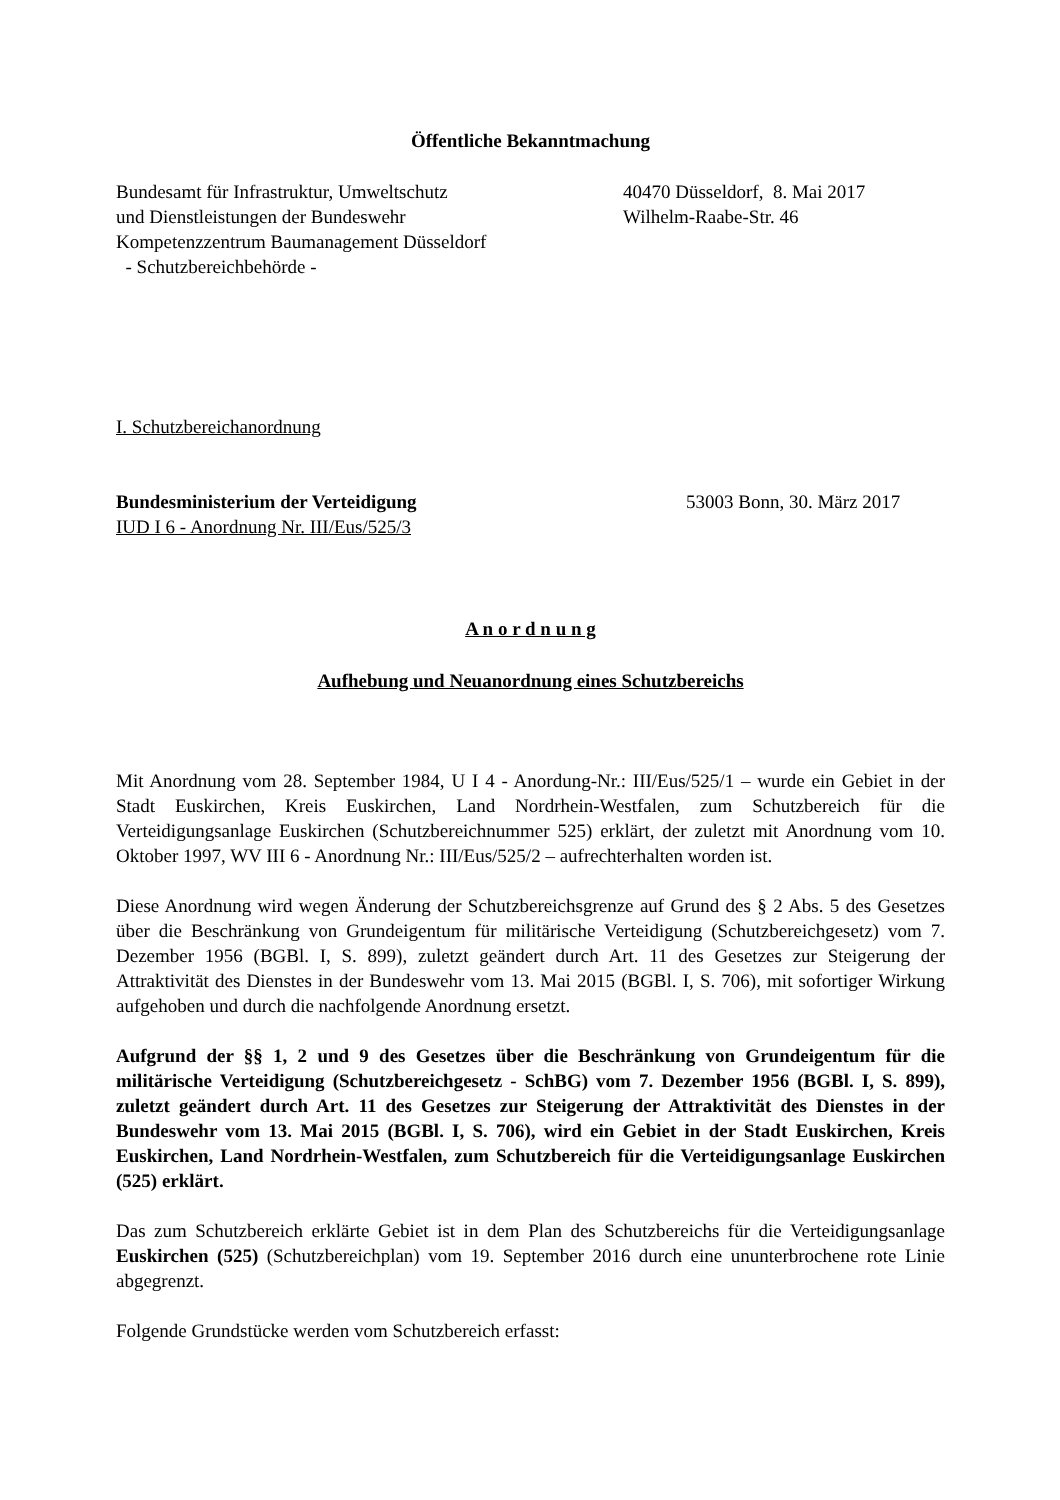Öffentliche Bekanntmachung
Bundesamt für Infrastruktur, Umweltschutz
und Dienstleistungen der Bundeswehr
Kompetenzzentrum Baumanagement Düsseldorf
- Schutzbereichbehörde -
40470 Düsseldorf, 8. Mai 2017
Wilhelm-Raabe-Str. 46
I. Schutzbereichanordnung
Bundesministerium der Verteidigung
IUD I 6 - Anordnung Nr. III/Eus/525/3
53003 Bonn, 30. März 2017
A n o r d n u n g
Aufhebung und Neuanordnung eines Schutzbereichs
Mit Anordnung vom 28. September 1984, U I 4 - Anordung-Nr.: III/Eus/525/1 – wurde ein Gebiet in der Stadt Euskirchen, Kreis Euskirchen, Land Nordrhein-Westfalen, zum Schutzbereich für die Verteidigungsanlage Euskirchen (Schutzbereichnummer 525) erklärt, der zuletzt mit Anordnung vom 10. Oktober 1997, WV III 6 - Anordnung Nr.: III/Eus/525/2 – aufrechterhalten worden ist.
Diese Anordnung wird wegen Änderung der Schutzbereichsgrenze auf Grund des § 2 Abs. 5 des Gesetzes über die Beschränkung von Grundeigentum für militärische Verteidigung (Schutzbereichgesetz) vom 7. Dezember 1956 (BGBl. I, S. 899), zuletzt geändert durch Art. 11 des Gesetzes zur Steigerung der Attraktivität des Dienstes in der Bundeswehr vom 13. Mai 2015 (BGBl. I, S. 706), mit sofortiger Wirkung aufgehoben und durch die nachfolgende Anordnung ersetzt.
Aufgrund der §§ 1, 2 und 9 des Gesetzes über die Beschränkung von Grundeigentum für die militärische Verteidigung (Schutzbereichgesetz - SchBG) vom 7. Dezember 1956 (BGBl. I, S. 899), zuletzt geändert durch Art. 11 des Gesetzes zur Steigerung der Attraktivität des Dienstes in der Bundeswehr vom 13. Mai 2015 (BGBl. I, S. 706), wird ein Gebiet in der Stadt Euskirchen, Kreis Euskirchen, Land Nordrhein-Westfalen, zum Schutzbereich für die Verteidigungsanlage Euskirchen (525) erklärt.
Das zum Schutzbereich erklärte Gebiet ist in dem Plan des Schutzbereichs für die Verteidigungsanlage Euskirchen (525) (Schutzbereichplan) vom 19. September 2016 durch eine ununterbrochene rote Linie abgegrenzt.
Folgende Grundstücke werden vom Schutzbereich erfasst: